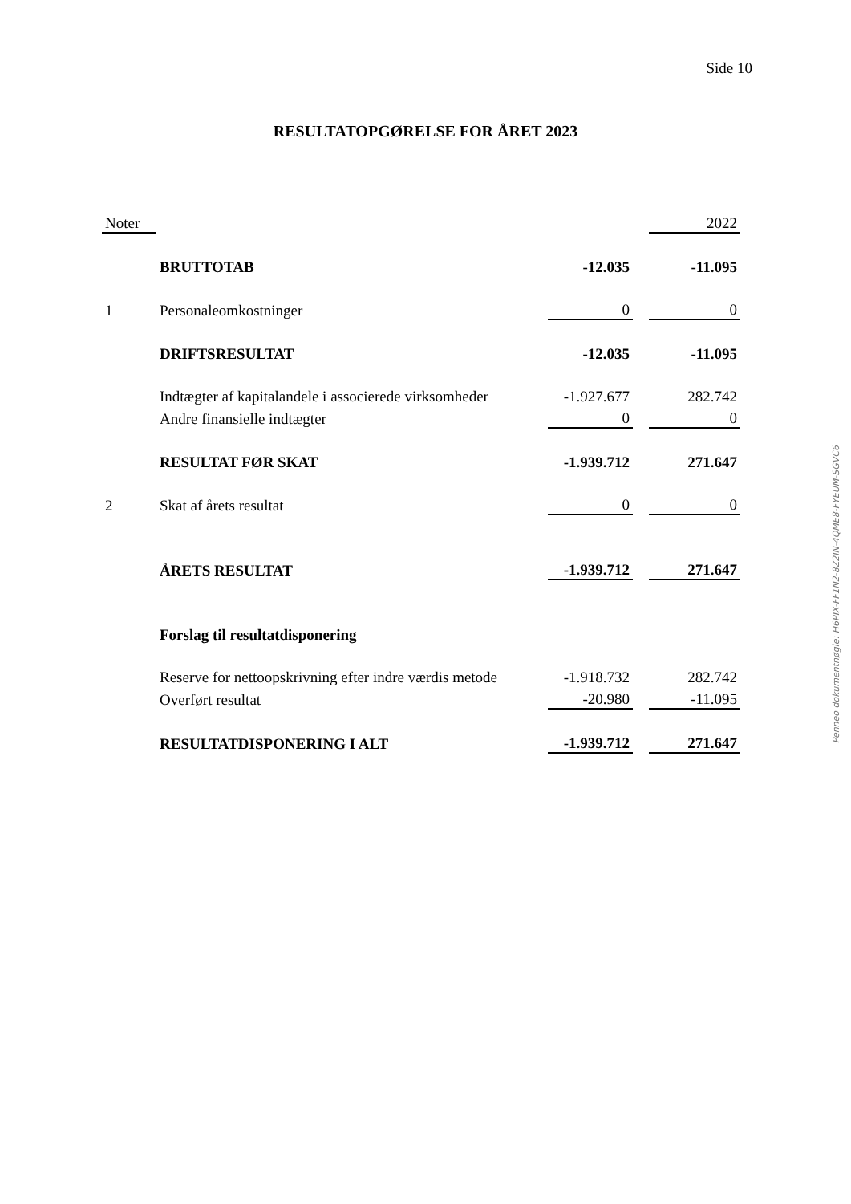Side 10
RESULTATOPGØRELSE FOR ÅRET 2023
| Noter | | | | 2022 |
| | BRUTTOTAB | -12.035 | | -11.095 |
| 1 | Personaleomkostninger | 0 | | 0 |
| | DRIFTSRESULTAT | -12.035 | | -11.095 |
| | Indtægter af kapitalandele i associerede virksomheder | -1.927.677 | | 282.742 |
| | Andre finansielle indtægter | 0 | | 0 |
| | RESULTAT FØR SKAT | -1.939.712 | | 271.647 |
| 2 | Skat af årets resultat | 0 | | 0 |
| | ÅRETS RESULTAT | -1.939.712 | | 271.647 |
| | Forslag til resultatdisponering | | | |
| | Reserve for nettoopskrivning efter indre værdis metode | -1.918.732 | | 282.742 |
| | Overført resultat | -20.980 | | -11.095 |
| | RESULTATDISPONERING I ALT | -1.939.712 | | 271.647 |
Penneo dokumentnøgle: H6PIX-FF1N2-8Z2IN-4QME8-FYEUM-SGVC6